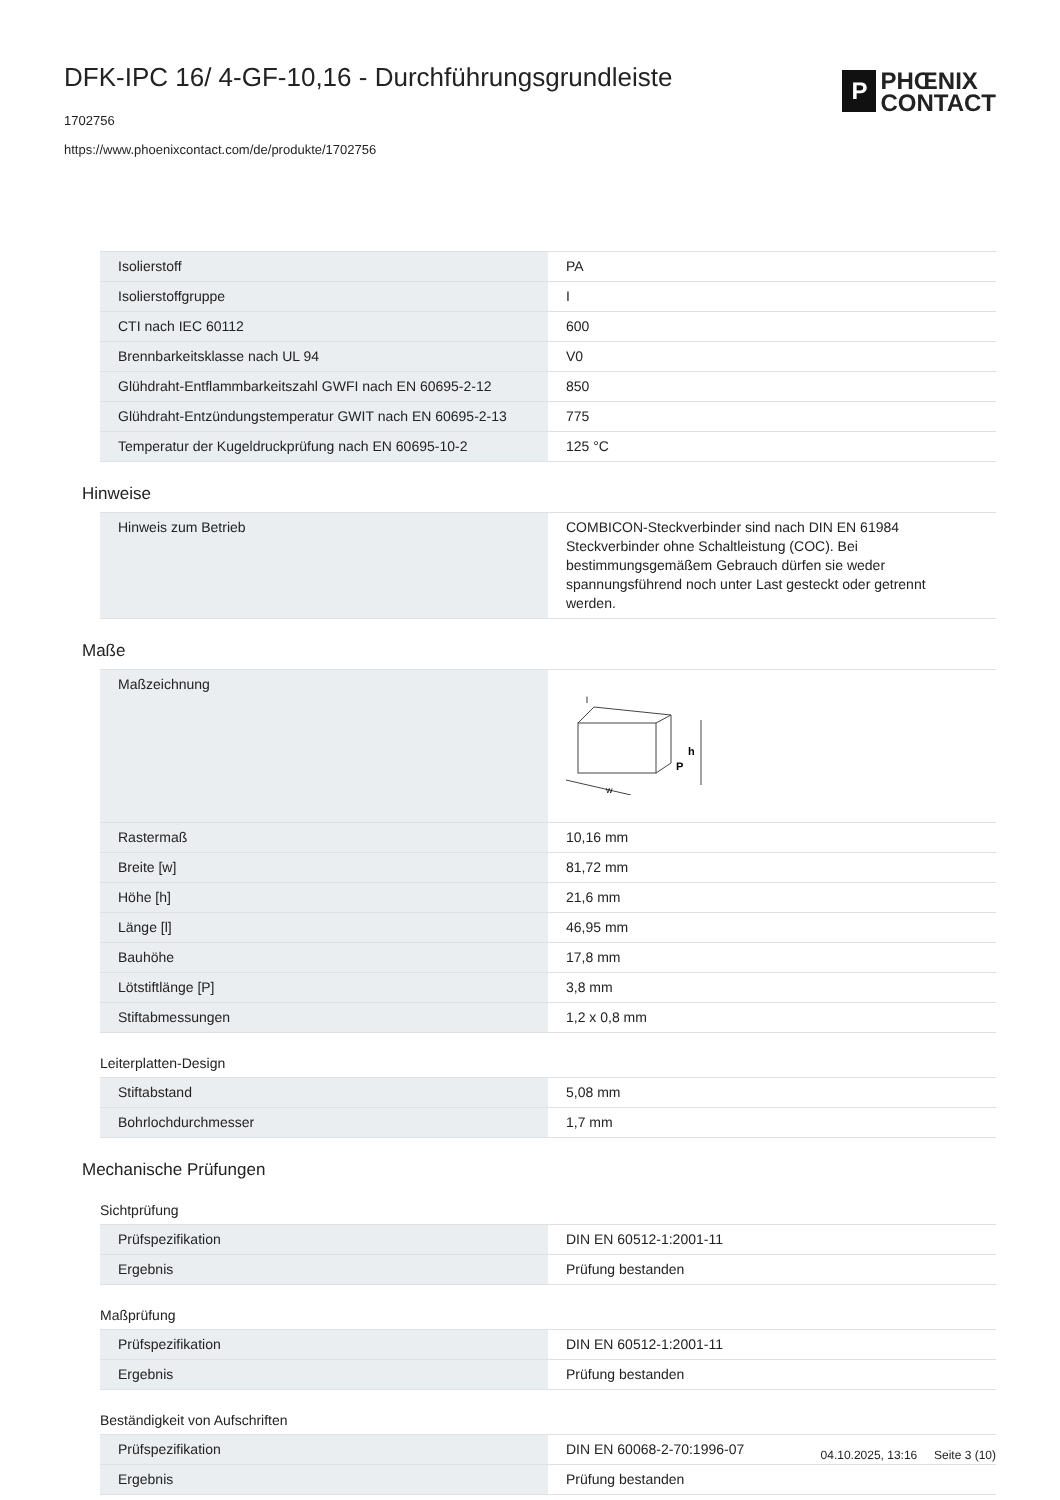DFK-IPC 16/ 4-GF-10,16 - Durchführungsgrundleiste
1702756
https://www.phoenixcontact.com/de/produkte/1702756
P
PHŒNIX
CONTACT
| Isolierstoff | PA |
| Isolierstoffgruppe | I |
| CTI nach IEC 60112 | 600 |
| Brennbarkeitsklasse nach UL 94 | V0 |
| Glühdraht-Entflammbarkeitszahl GWFI nach EN 60695-2-12 | 850 |
| Glühdraht-Entzündungstemperatur GWIT nach EN 60695-2-13 | 775 |
| Temperatur der Kugeldruckprüfung nach EN 60695-10-2 | 125 °C |
Hinweise
| Hinweis zum Betrieb | COMBICON-Steckverbinder sind nach DIN EN 61984 Steckverbinder ohne Schaltleistung (COC). Bei bestimmungsgemäßem Gebrauch dürfen sie weder spannungsführend noch unter Last gesteckt oder getrennt werden. |
Maße
| Maßzeichnung | h P w l |
| Rastermaß | 10,16 mm |
| Breite [w] | 81,72 mm |
| Höhe [h] | 21,6 mm |
| Länge [l] | 46,95 mm |
| Bauhöhe | 17,8 mm |
| Lötstiftlänge [P] | 3,8 mm |
| Stiftabmessungen | 1,2 x 0,8 mm |
Leiterplatten-Design
| Stiftabstand | 5,08 mm |
| Bohrlochdurchmesser | 1,7 mm |
Mechanische Prüfungen
Sichtprüfung
| Prüfspezifikation | DIN EN 60512-1:2001-11 |
| Ergebnis | Prüfung bestanden |
Maßprüfung
| Prüfspezifikation | DIN EN 60512-1:2001-11 |
| Ergebnis | Prüfung bestanden |
Beständigkeit von Aufschriften
| Prüfspezifikation | DIN EN 60068-2-70:1996-07 |
| Ergebnis | Prüfung bestanden |
04.10.2025, 13:16 Seite 3 (10)